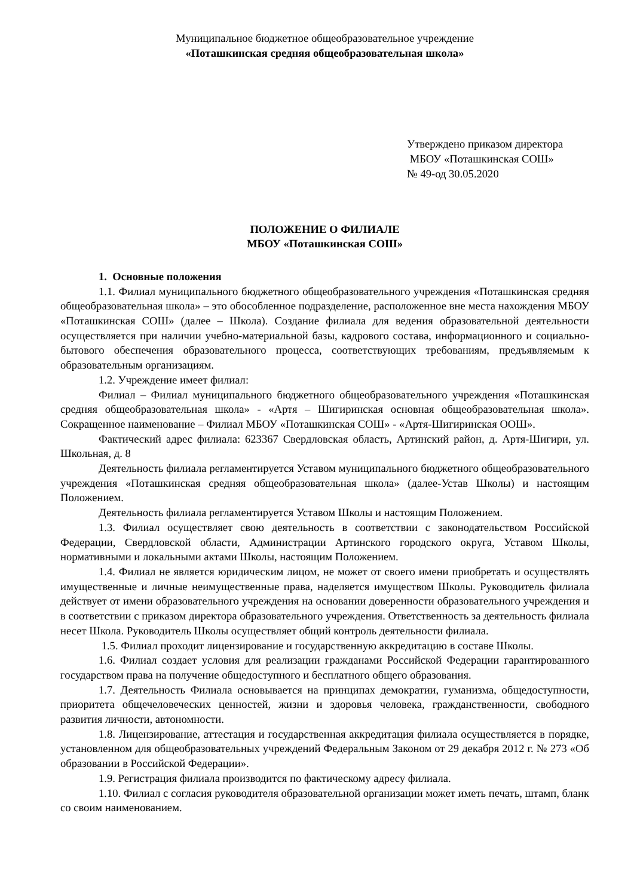Муниципальное бюджетное общеобразовательное учреждение
«Поташкинская средняя общеобразовательная школа»
Утверждено приказом директора
МБОУ «Поташкинская СОШ»
№ 49-од 30.05.2020
ПОЛОЖЕНИЕ О ФИЛИАЛЕ
МБОУ «Поташкинская СОШ»
1. Основные положения
1.1. Филиал муниципального бюджетного общеобразовательного учреждения «Поташкинская средняя общеобразовательная школа» – это обособленное подразделение, расположенное вне места нахождения МБОУ «Поташкинская СОШ» (далее – Школа). Создание филиала для ведения образовательной деятельности осуществляется при наличии учебно-материальной базы, кадрового состава, информационного и социально-бытового обеспечения образовательного процесса, соответствующих требованиям, предъявляемым к образовательным организациям.
1.2. Учреждение имеет филиал:
Филиал – Филиал муниципального бюджетного общеобразовательного учреждения «Поташкинская средняя общеобразовательная школа» - «Артя – Шигиринская основная общеобразовательная школа». Сокращенное наименование – Филиал МБОУ «Поташкинская СОШ» - «Артя-Шигиринская ООШ».
Фактический адрес филиала: 623367 Свердловская область, Артинский район, д. Артя-Шигири, ул. Школьная, д. 8
Деятельность филиала регламентируется Уставом муниципального бюджетного общеобразовательного учреждения «Поташкинская средняя общеобразовательная школа» (далее-Устав Школы) и настоящим Положением.
Деятельность филиала регламентируется Уставом Школы и настоящим Положением.
1.3. Филиал осуществляет свою деятельность в соответствии с законодательством Российской Федерации, Свердловской области, Администрации Артинского городского округа, Уставом Школы, нормативными и локальными актами Школы, настоящим Положением.
1.4. Филиал не является юридическим лицом, не может от своего имени приобретать и осуществлять имущественные и личные неимущественные права, наделяется имуществом Школы. Руководитель филиала действует от имени образовательного учреждения на основании доверенности образовательного учреждения и в соответствии с приказом директора образовательного учреждения. Ответственность за деятельность филиала несет Школа. Руководитель Школы осуществляет общий контроль деятельности филиала.
1.5. Филиал проходит лицензирование и государственную аккредитацию в составе Школы.
1.6. Филиал создает условия для реализации гражданами Российской Федерации гарантированного государством права на получение общедоступного и бесплатного общего образования.
1.7. Деятельность Филиала основывается на принципах демократии, гуманизма, общедоступности, приоритета общечеловеческих ценностей, жизни и здоровья человека, гражданственности, свободного развития личности, автономности.
1.8. Лицензирование, аттестация и государственная аккредитация филиала осуществляется в порядке, установленном для общеобразовательных учреждений Федеральным Законом от 29 декабря 2012 г. № 273 «Об образовании в Российской Федерации».
1.9. Регистрация филиала производится по фактическому адресу филиала.
1.10. Филиал с согласия руководителя образовательной организации может иметь печать, штамп, бланк со своим наименованием.